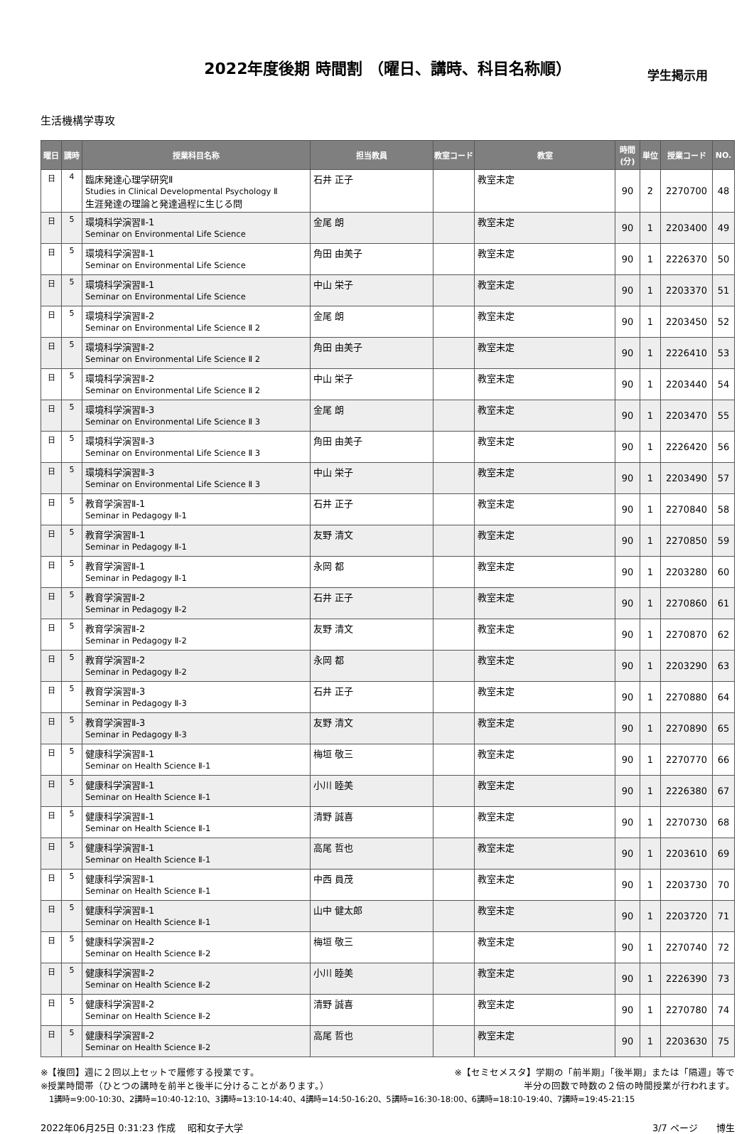2022年度後期 時間割 （曜日、講時、科目名称順）
学生掲示用
生活機構学専攻
| 曜日 | 講時 | 授業科目名称 | 担当教員 | 教室コード | 教室 | 時間 (分) | 単位 | 授業コード | NO. |
| --- | --- | --- | --- | --- | --- | --- | --- | --- | --- |
| 日 | 4 | 臨床発達心理学研究Ⅱ Studies in Clinical Developmental Psychology Ⅱ 生涯発達の理論と発達過程に生じる問 | 石井 正子 | | 教室未定 | 90 | 2 | 2270700 | 48 |
| 日 | 5 | 環境科学演習Ⅱ-1 Seminar on Environmental Life Science | 金尾 朗 | | 教室未定 | 90 | 1 | 2203400 | 49 |
| 日 | 5 | 環境科学演習Ⅱ-1 Seminar on Environmental Life Science | 角田 由美子 | | 教室未定 | 90 | 1 | 2226370 | 50 |
| 日 | 5 | 環境科学演習Ⅱ-1 Seminar on Environmental Life Science | 中山 栄子 | | 教室未定 | 90 | 1 | 2203370 | 51 |
| 日 | 5 | 環境科学演習Ⅱ-2 Seminar on Environmental Life Science Ⅱ 2 | 金尾 朗 | | 教室未定 | 90 | 1 | 2203450 | 52 |
| 日 | 5 | 環境科学演習Ⅱ-2 Seminar on Environmental Life Science Ⅱ 2 | 角田 由美子 | | 教室未定 | 90 | 1 | 2226410 | 53 |
| 日 | 5 | 環境科学演習Ⅱ-2 Seminar on Environmental Life Science Ⅱ 2 | 中山 栄子 | | 教室未定 | 90 | 1 | 2203440 | 54 |
| 日 | 5 | 環境科学演習Ⅱ-3 Seminar on Environmental Life Science Ⅱ 3 | 金尾 朗 | | 教室未定 | 90 | 1 | 2203470 | 55 |
| 日 | 5 | 環境科学演習Ⅱ-3 Seminar on Environmental Life Science Ⅱ 3 | 角田 由美子 | | 教室未定 | 90 | 1 | 2226420 | 56 |
| 日 | 5 | 環境科学演習Ⅱ-3 Seminar on Environmental Life Science Ⅱ 3 | 中山 栄子 | | 教室未定 | 90 | 1 | 2203490 | 57 |
| 日 | 5 | 教育学演習Ⅱ-1 Seminar in Pedagogy Ⅱ-1 | 石井 正子 | | 教室未定 | 90 | 1 | 2270840 | 58 |
| 日 | 5 | 教育学演習Ⅱ-1 Seminar in Pedagogy Ⅱ-1 | 友野 清文 | | 教室未定 | 90 | 1 | 2270850 | 59 |
| 日 | 5 | 教育学演習Ⅱ-1 Seminar in Pedagogy Ⅱ-1 | 永岡 都 | | 教室未定 | 90 | 1 | 2203280 | 60 |
| 日 | 5 | 教育学演習Ⅱ-2 Seminar in Pedagogy Ⅱ-2 | 石井 正子 | | 教室未定 | 90 | 1 | 2270860 | 61 |
| 日 | 5 | 教育学演習Ⅱ-2 Seminar in Pedagogy Ⅱ-2 | 友野 清文 | | 教室未定 | 90 | 1 | 2270870 | 62 |
| 日 | 5 | 教育学演習Ⅱ-2 Seminar in Pedagogy Ⅱ-2 | 永岡 都 | | 教室未定 | 90 | 1 | 2203290 | 63 |
| 日 | 5 | 教育学演習Ⅱ-3 Seminar in Pedagogy Ⅱ-3 | 石井 正子 | | 教室未定 | 90 | 1 | 2270880 | 64 |
| 日 | 5 | 教育学演習Ⅱ-3 Seminar in Pedagogy Ⅱ-3 | 友野 清文 | | 教室未定 | 90 | 1 | 2270890 | 65 |
| 日 | 5 | 健康科学演習Ⅱ-1 Seminar on Health Science Ⅱ-1 | 梅垣 敬三 | | 教室未定 | 90 | 1 | 2270770 | 66 |
| 日 | 5 | 健康科学演習Ⅱ-1 Seminar on Health Science Ⅱ-1 | 小川 睦美 | | 教室未定 | 90 | 1 | 2226380 | 67 |
| 日 | 5 | 健康科学演習Ⅱ-1 Seminar on Health Science Ⅱ-1 | 清野 誠喜 | | 教室未定 | 90 | 1 | 2270730 | 68 |
| 日 | 5 | 健康科学演習Ⅱ-1 Seminar on Health Science Ⅱ-1 | 高尾 哲也 | | 教室未定 | 90 | 1 | 2203610 | 69 |
| 日 | 5 | 健康科学演習Ⅱ-1 Seminar on Health Science Ⅱ-1 | 中西 員茂 | | 教室未定 | 90 | 1 | 2203730 | 70 |
| 日 | 5 | 健康科学演習Ⅱ-1 Seminar on Health Science Ⅱ-1 | 山中 健太郎 | | 教室未定 | 90 | 1 | 2203720 | 71 |
| 日 | 5 | 健康科学演習Ⅱ-2 Seminar on Health Science Ⅱ-2 | 梅垣 敬三 | | 教室未定 | 90 | 1 | 2270740 | 72 |
| 日 | 5 | 健康科学演習Ⅱ-2 Seminar on Health Science Ⅱ-2 | 小川 睦美 | | 教室未定 | 90 | 1 | 2226390 | 73 |
| 日 | 5 | 健康科学演習Ⅱ-2 Seminar on Health Science Ⅱ-2 | 清野 誠喜 | | 教室未定 | 90 | 1 | 2270780 | 74 |
| 日 | 5 | 健康科学演習Ⅱ-2 Seminar on Health Science Ⅱ-2 | 高尾 哲也 | | 教室未定 | 90 | 1 | 2203630 | 75 |
※【複回】週に２回以上セットで履修する授業です。 ※【セミセメスタ】学期の「前半期」「後半期」または「隔週」等で
※授業時間帯（ひとつの講時を前半と後半に分けることがあります。） 半分の回数で時数の２倍の時間授業が行われます。
1講時=9:00-10:30、2講時=10:40-12:10、3講時=13:10-14:40、4講時=14:50-16:20、5講時=16:30-18:00、6講時=18:10-19:40、7講時=19:45-21:15
2022年06月25日 0:31:23 作成　 昭和女子大学 3/7 ページ　　博生